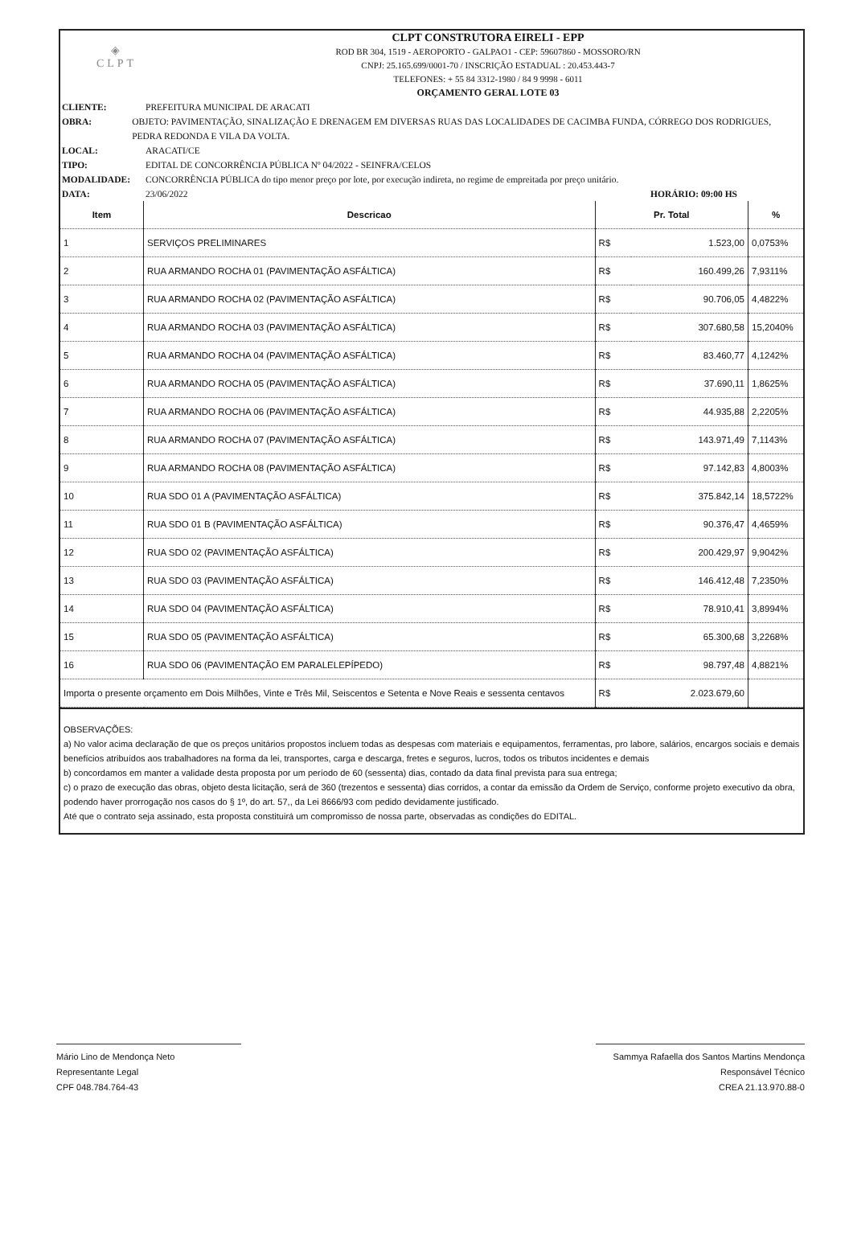◈
CLPT
CLPT CONSTRUTORA EIRELI - EPP
ROD BR 304, 1519 - AEROPORTO - GALPAO1 - CEP: 59607860 - MOSSORO/RN
CNPJ: 25.165.699/0001-70 / INSCRIÇÃO ESTADUAL : 20.453.443-7
TELEFONES: + 55 84 3312-1980 / 84 9 9998 - 6011
ORÇAMENTO GERAL LOTE 03
CLIENTE: PREFEITURA MUNICIPAL DE ARACATI
OBRA: OBJETO: PAVIMENTAÇÃO, SINALIZAÇÃO E DRENAGEM EM DIVERSAS RUAS DAS LOCALIDADES DE CACIMBA FUNDA, CÓRREGO DOS RODRIGUES, PEDRA REDONDA E VILA DA VOLTA.
LOCAL: ARACATI/CE
TIPO: EDITAL DE CONCORRÊNCIA PÚBLICA Nº 04/2022 - SEINFRA/CELOS
MODALIDADE: CONCORRÊNCIA PÚBLICA do tipo menor preço por lote, por execução indireta, no regime de empreitada por preço unitário.
DATA: 23/06/2022 HORÁRIO: 09:00 HS
| Item | Descricao | Pr. Total | | % |
| --- | --- | --- | --- | --- |
| 1 | SERVIÇOS PRELIMINARES | R$ | 1.523,00 | 0,0753% |
| 2 | RUA ARMANDO ROCHA 01 (PAVIMENTAÇÃO ASFÁLTICA) | R$ | 160.499,26 | 7,9311% |
| 3 | RUA ARMANDO ROCHA 02 (PAVIMENTAÇÃO ASFÁLTICA) | R$ | 90.706,05 | 4,4822% |
| 4 | RUA ARMANDO ROCHA 03 (PAVIMENTAÇÃO ASFÁLTICA) | R$ | 307.680,58 | 15,2040% |
| 5 | RUA ARMANDO ROCHA 04 (PAVIMENTAÇÃO ASFÁLTICA) | R$ | 83.460,77 | 4,1242% |
| 6 | RUA ARMANDO ROCHA 05 (PAVIMENTAÇÃO ASFÁLTICA) | R$ | 37.690,11 | 1,8625% |
| 7 | RUA ARMANDO ROCHA 06 (PAVIMENTAÇÃO ASFÁLTICA) | R$ | 44.935,88 | 2,2205% |
| 8 | RUA ARMANDO ROCHA 07 (PAVIMENTAÇÃO ASFÁLTICA) | R$ | 143.971,49 | 7,1143% |
| 9 | RUA ARMANDO ROCHA 08 (PAVIMENTAÇÃO ASFÁLTICA) | R$ | 97.142,83 | 4,8003% |
| 10 | RUA SDO 01 A (PAVIMENTAÇÃO ASFÁLTICA) | R$ | 375.842,14 | 18,5722% |
| 11 | RUA SDO 01 B (PAVIMENTAÇÃO ASFÁLTICA) | R$ | 90.376,47 | 4,4659% |
| 12 | RUA SDO 02 (PAVIMENTAÇÃO ASFÁLTICA) | R$ | 200.429,97 | 9,9042% |
| 13 | RUA SDO 03 (PAVIMENTAÇÃO ASFÁLTICA) | R$ | 146.412,48 | 7,2350% |
| 14 | RUA SDO 04 (PAVIMENTAÇÃO ASFÁLTICA) | R$ | 78.910,41 | 3,8994% |
| 15 | RUA SDO 05 (PAVIMENTAÇÃO ASFÁLTICA) | R$ | 65.300,68 | 3,2268% |
| 16 | RUA SDO 06 (PAVIMENTAÇÃO EM PARALELEPÍPEDO) | R$ | 98.797,48 | 4,8821% |
| Importa o presente orçamento em Dois Milhões, Vinte e Três Mil, Seiscentos e Setenta e Nove Reais e sessenta centavos | | R$ | 2.023.679,60 | |
OBSERVAÇÕES:
a) No valor acima declaração de que os preços unitários propostos incluem todas as despesas com materiais e equipamentos, ferramentas, pro labore, salários, encargos sociais e demais benefícios atribuídos aos trabalhadores na forma da lei, transportes, carga e descarga, fretes e seguros, lucros, todos os tributos incidentes e demais
b) concordamos em manter a validade desta proposta por um período de 60 (sessenta) dias, contado da data final prevista para sua entrega;
c) o prazo de execução das obras, objeto desta licitação, será de 360 (trezentos e sessenta) dias corridos, a contar da emissão da Ordem de Serviço, conforme projeto executivo da obra, podendo haver prorrogação nos casos do § 1º, do art. 57,, da Lei 8666/93 com pedido devidamente justificado.
Até que o contrato seja assinado, esta proposta constituirá um compromisso de nossa parte, observadas as condições do EDITAL.
Mário Lino de Mendonça Neto
Representante Legal
CPF 048.784.764-43
Sammya Rafaella dos Santos Martins Mendonça
Responsável Técnico
CREA 21.13.970.88-0